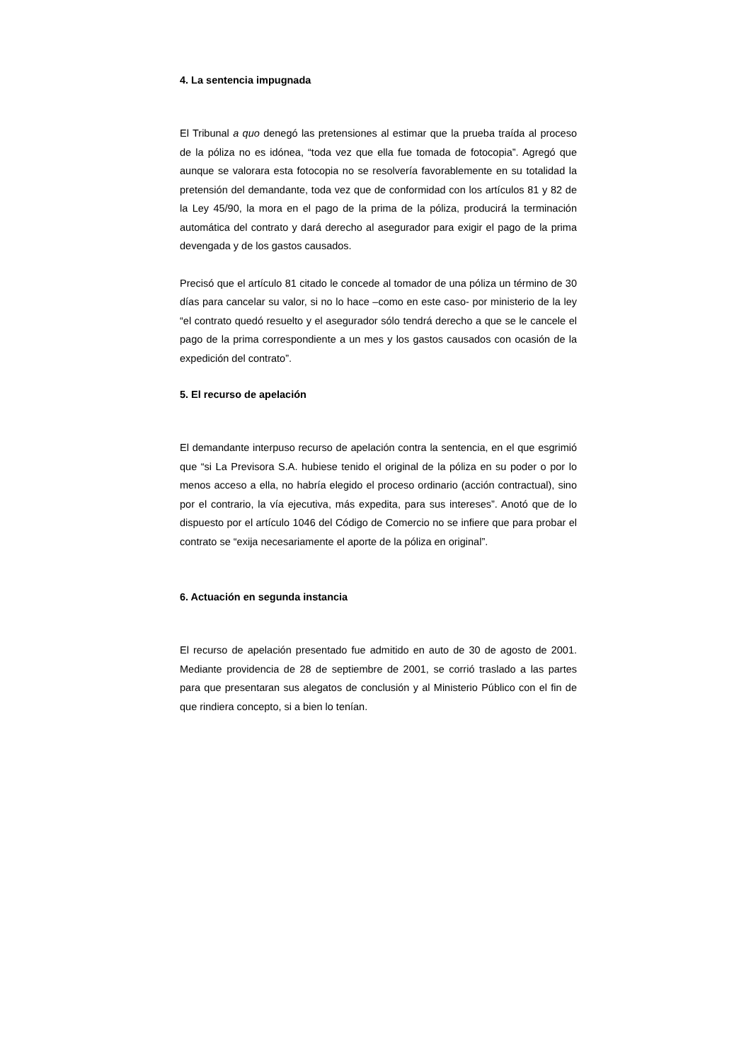4. La sentencia impugnada
El Tribunal a quo denegó las pretensiones al estimar que la prueba traída al proceso de la póliza no es idónea, “toda vez que ella fue tomada de fotocopia”. Agregó que aunque se valorara esta fotocopia no se resolvería favorablemente en su totalidad la pretensión del demandante, toda vez que de conformidad con los artículos 81 y 82 de la Ley 45/90, la mora en el pago de la prima de la póliza, producirá la terminación automática del contrato y dará derecho al asegurador para exigir el pago de la prima devengada y de los gastos causados.
Precisó que el artículo 81 citado le concede al tomador de una póliza un término de 30 días para cancelar su valor, si no lo hace –como en este caso- por ministerio de la ley “el contrato quedó resuelto y el asegurador sólo tendrá derecho a que se le cancele el pago de la prima correspondiente a un mes y los gastos causados con ocasión de la expedición del contrato”.
5. El recurso de apelación
El demandante interpuso recurso de apelación contra la sentencia, en el que esgrimió que “si La Previsora S.A. hubiese tenido el original de la póliza en su poder o por lo menos acceso a ella, no habría elegido el proceso ordinario (acción contractual), sino por el contrario, la vía ejecutiva, más expedita, para sus intereses”. Anotó que de lo dispuesto por el artículo 1046 del Código de Comercio no se infiere que para probar el contrato se “exija necesariamente el aporte de la póliza en original”.
6. Actuación en segunda instancia
El recurso de apelación presentado fue admitido en auto de 30 de agosto de 2001. Mediante providencia de 28 de septiembre de 2001, se corrió traslado a las partes para que presentaran sus alegatos de conclusión y al Ministerio Público con el fin de que rindiera concepto, si a bien lo tenían.